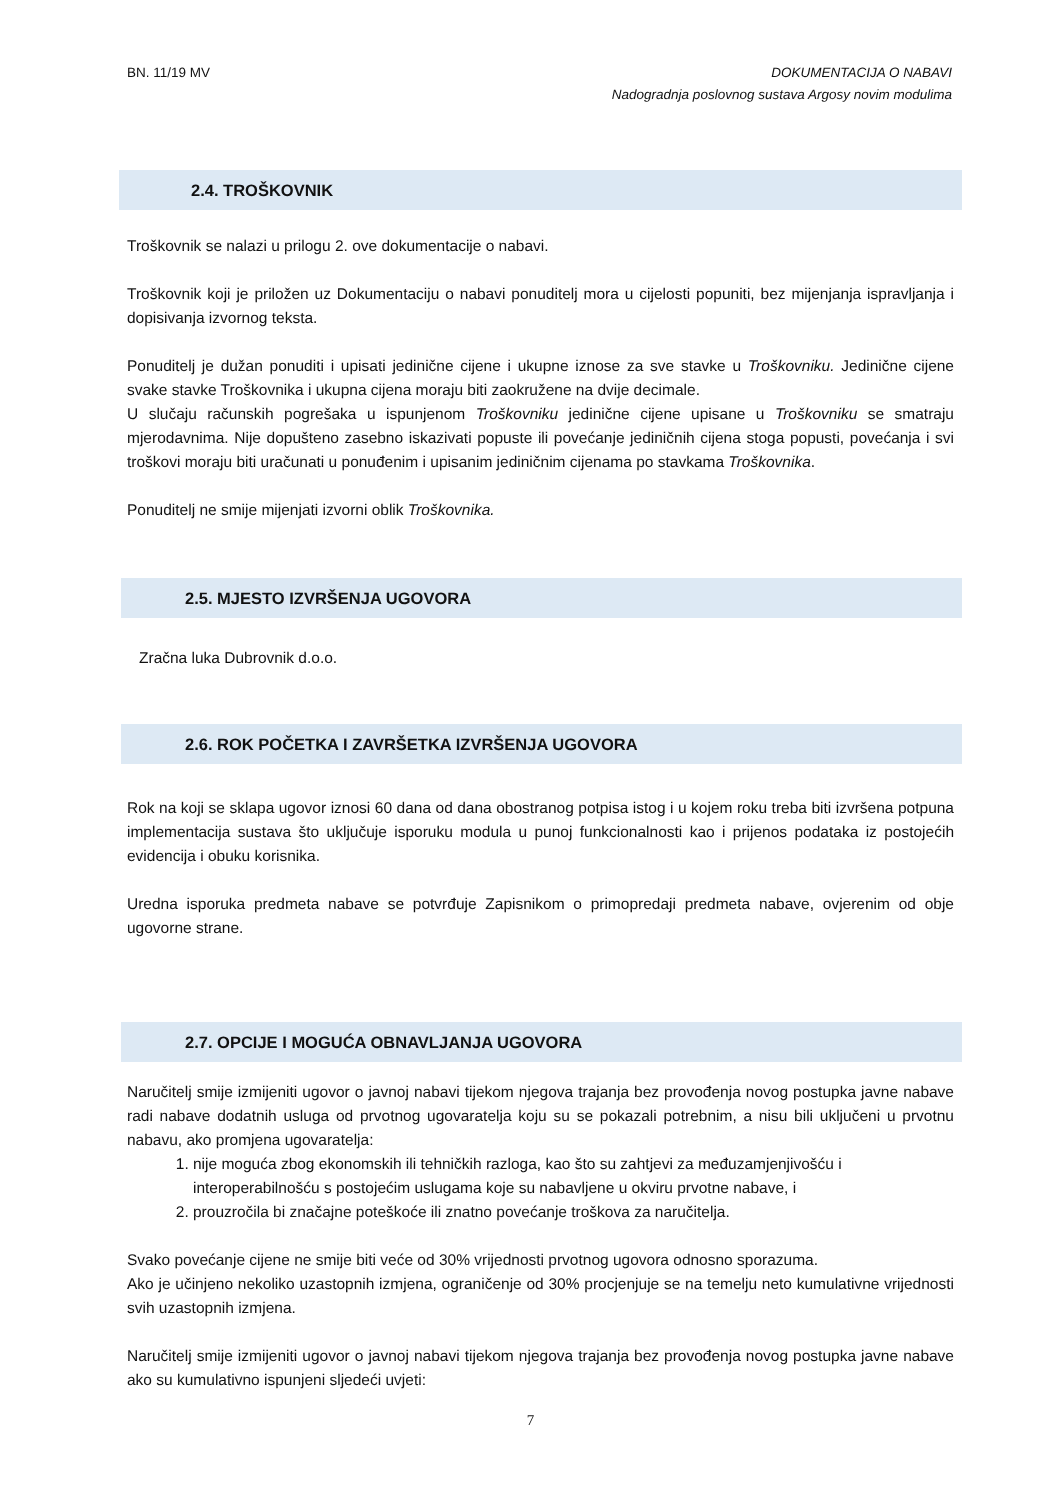BN. 11/19 MV
DOKUMENTACIJA O NABAVI
Nadogradnja poslovnog sustava Argosy novim modulima
2.4. TROŠKOVNIK
Troškovnik se nalazi u prilogu 2. ove dokumentacije o nabavi.
Troškovnik koji je priložen uz Dokumentaciju o nabavi ponuditelj mora u cijelosti popuniti, bez mijenjanja ispravljanja i dopisivanja izvornog teksta.
Ponuditelj je dužan ponuditi i upisati jedinične cijene i ukupne iznose za sve stavke u Troškovniku. Jedinične cijene svake stavke Troškovnika i ukupna cijena moraju biti zaokružene na dvije decimale.
U slučaju računskih pogrešaka u ispunjenom Troškovniku jedinične cijene upisane u Troškovniku se smatraju mjerodavnima. Nije dopušteno zasebno iskazivati popuste ili povećanje jediničnih cijena stoga popusti, povećanja i svi troškovi moraju biti uračunati u ponuđenim i upisanim jediničnim cijenama po stavkama Troškovnika.
Ponuditelj ne smije mijenjati izvorni oblik Troškovnika.
2.5. MJESTO IZVRŠENJA UGOVORA
Zračna luka Dubrovnik d.o.o.
2.6. ROK POČETKA I ZAVRŠETKA IZVRŠENJA UGOVORA
Rok na koji se sklapa ugovor iznosi 60 dana od dana obostranog potpisa istog i u kojem roku treba biti izvršena potpuna implementacija sustava što uključuje isporuku modula u punoj funkcionalnosti kao i prijenos podataka iz postojećih evidencija i obuku korisnika.
Uredna isporuka predmeta nabave se potvrđuje Zapisnikom o primopredaji predmeta nabave, ovjerenim od obje ugovorne strane.
2.7. OPCIJE I MOGUĆA OBNAVLJANJA UGOVORA
Naručitelj smije izmijeniti ugovor o javnoj nabavi tijekom njegova trajanja bez provođenja novog postupka javne nabave radi nabave dodatnih usluga od prvotnog ugovaratelja koju su se pokazali potrebnim, a nisu bili uključeni u prvotnu nabavu, ako promjena ugovaratelja:
1. nije moguća zbog ekonomskih ili tehničkih razloga, kao što su zahtjevi za međuzamjenjivošću i interoperabilnošću s postojećim uslugama koje su nabavljene u okviru prvotne nabave, i
2. prouzročila bi značajne poteškoće ili znatno povećanje troškova za naručitelja.
Svako povećanje cijene ne smije biti veće od 30% vrijednosti prvotnog ugovora odnosno sporazuma.
Ako je učinjeno nekoliko uzastopnih izmjena, ograničenje od 30% procjenjuje se na temelju neto kumulativne vrijednosti svih uzastopnih izmjena.
Naručitelj smije izmijeniti ugovor o javnoj nabavi tijekom njegova trajanja bez provođenja novog postupka javne nabave ako su kumulativno ispunjeni sljedeći uvjeti:
7